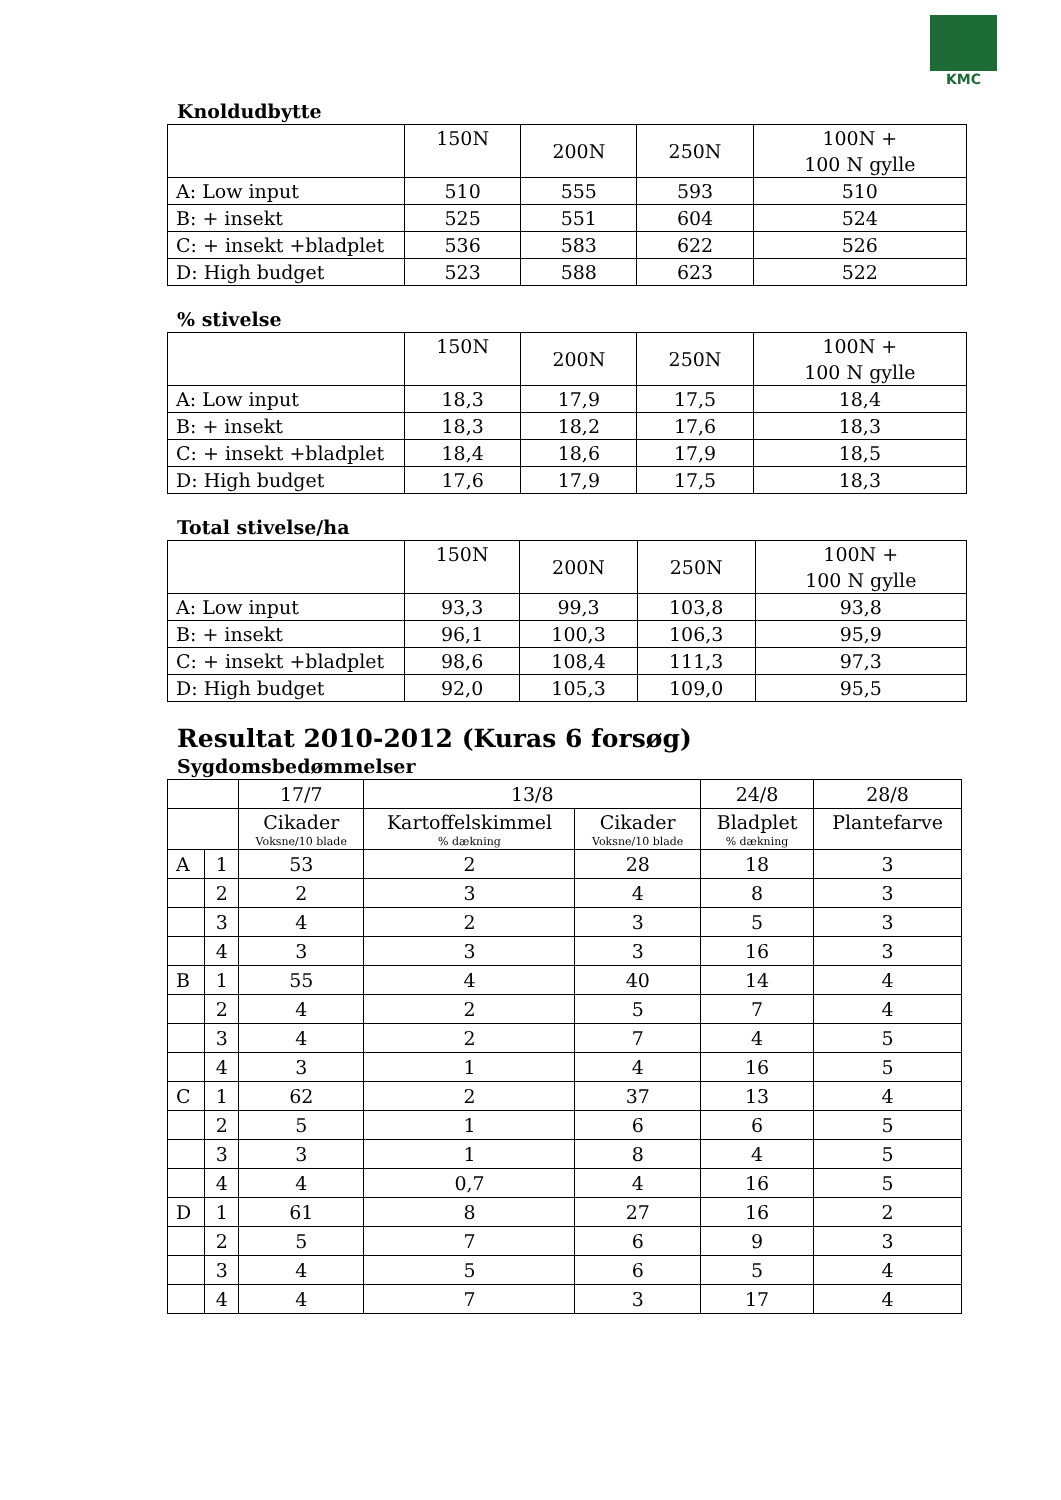KMC
Knoldudbytte
| | 150N | 200N | 250N | 100N + 100 N gylle |
| A: Low input | 510 | 555 | 593 | 510 |
| B: + insekt | 525 | 551 | 604 | 524 |
| C: + insekt +bladplet | 536 | 583 | 622 | 526 |
| D: High budget | 523 | 588 | 623 | 522 |
% stivelse
| | 150N | 200N | 250N | 100N + 100 N gylle |
| A: Low input | 18,3 | 17,9 | 17,5 | 18,4 |
| B: + insekt | 18,3 | 18,2 | 17,6 | 18,3 |
| C: + insekt +bladplet | 18,4 | 18,6 | 17,9 | 18,5 |
| D: High budget | 17,6 | 17,9 | 17,5 | 18,3 |
Total stivelse/ha
| | 150N | 200N | 250N | 100N + 100 N gylle |
| A: Low input | 93,3 | 99,3 | 103,8 | 93,8 |
| B: + insekt | 96,1 | 100,3 | 106,3 | 95,9 |
| C: + insekt +bladplet | 98,6 | 108,4 | 111,3 | 97,3 |
| D: High budget | 92,0 | 105,3 | 109,0 | 95,5 |
Resultat 2010-2012 (Kuras 6 forsøg)
Sygdomsbedømmelser
| | | 17/7 | 13/8 | | 24/8 | 28/8 |
| --- | --- | --- | --- | --- | --- | --- |
| | | Cikader Voksne/10 blade | Kartoffelskimmel % dækning | Cikader Voksne/10 blade | Bladplet % dækning | Plantefarve |
| A | 1 | 53 | 2 | 28 | 18 | 3 |
| | 2 | 2 | 3 | 4 | 8 | 3 |
| | 3 | 4 | 2 | 3 | 5 | 3 |
| | 4 | 3 | 3 | 3 | 16 | 3 |
| B | 1 | 55 | 4 | 40 | 14 | 4 |
| | 2 | 4 | 2 | 5 | 7 | 4 |
| | 3 | 4 | 2 | 7 | 4 | 5 |
| | 4 | 3 | 1 | 4 | 16 | 5 |
| C | 1 | 62 | 2 | 37 | 13 | 4 |
| | 2 | 5 | 1 | 6 | 6 | 5 |
| | 3 | 3 | 1 | 8 | 4 | 5 |
| | 4 | 4 | 0,7 | 4 | 16 | 5 |
| D | 1 | 61 | 8 | 27 | 16 | 2 |
| | 2 | 5 | 7 | 6 | 9 | 3 |
| | 3 | 4 | 5 | 6 | 5 | 4 |
| | 4 | 4 | 7 | 3 | 17 | 4 |